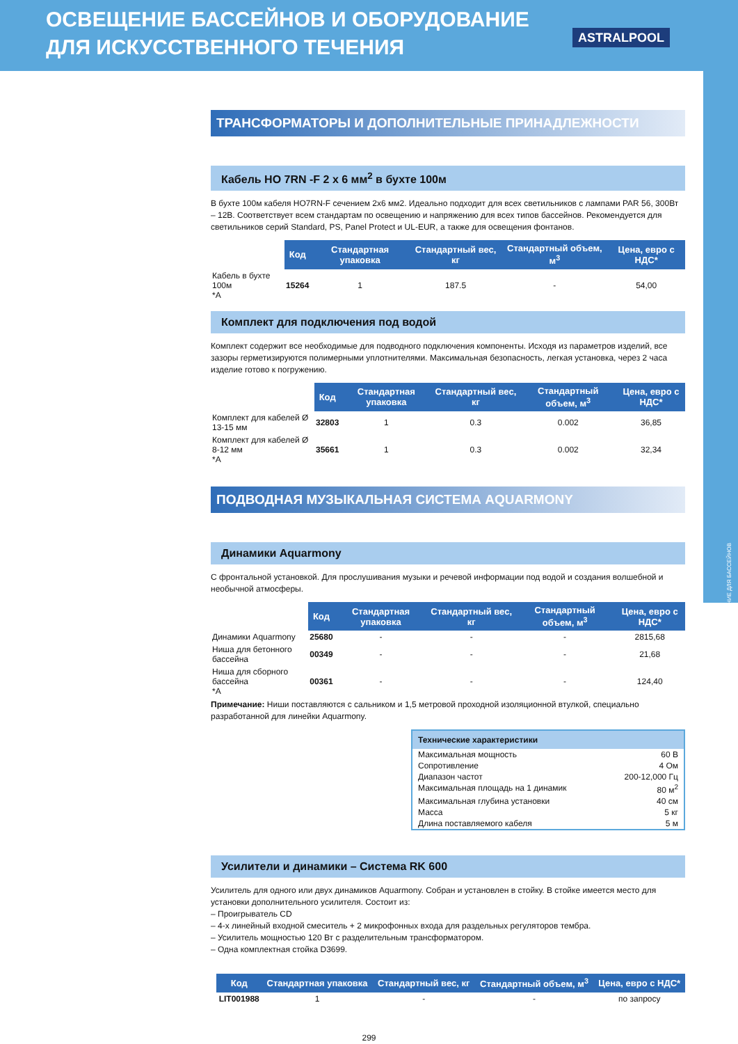ОСВЕЩЕНИЕ ДЛЯ БАССЕЙНОВ
ОСВЕЩЕНИЕ БАССЕЙНОВ И ОБОРУДОВАНИЕ
ДЛЯ ИСКУССТВЕННОГО ТЕЧЕНИЯ
ASTRALPOOL
ТРАНСФОРМАТОРЫ И ДОПОЛНИТЕЛЬНЫЕ ПРИНАДЛЕЖНОСТИ
Кабель HO 7RN -F 2 x 6 мм<sup>2</sup> в бухте 100м
В бухте 100м кабеля HO7RN-F сечением 2х6 мм2. Идеально подходит для всех светильников с лампами PAR 56, 300Вт – 12В. Соответствует всем стандартам по освещению и напряжению для всех типов бассейнов. Рекомендуется для светильников серий Standard, PS, Panel Protect и UL-EUR, а также для освещения фонтанов.
| | Код | Стандартная упаковка | Стандартный вес, кг | Стандартный объем, м<sup>3</sup> | Цена, евро с НДС* |
| --- | --- | --- | --- | --- | --- |
| Кабель в бухте 100м *A | 15264 | 1 | 187.5 | - | 54,00 |
Комплект для подключения под водой
Комплект содержит все необходимые для подводного подключения компоненты. Исходя из параметров изделий, все зазоры герметизируются полимерными уплотнителями. Максимальная безопасность, легкая установка, через 2 часа изделие готово к погружению.
| | Код | Стандартная упаковка | Стандартный вес, кг | Стандартный объем, м<sup>3</sup> | Цена, евро с НДС* |
| --- | --- | --- | --- | --- | --- |
| Комплект для кабелей Ø 13-15 мм | 32803 | 1 | 0.3 | 0.002 | 36,85 |
| Комплект для кабелей Ø 8-12 мм *A | 35661 | 1 | 0.3 | 0.002 | 32,34 |
ПОДВОДНАЯ МУЗЫКАЛЬНАЯ СИСТЕМА AQUARMONY
Динамики Aquarmony
С фронтальной установкой. Для прослушивания музыки и речевой информации под водой и создания волшебной и необычной атмосферы.
| | Код | Стандартная упаковка | Стандартный вес, кг | Стандартный объем, м<sup>3</sup> | Цена, евро с НДС* |
| --- | --- | --- | --- | --- | --- |
| Динамики Aquarmony | 25680 | - | - | - | 2815,68 |
| Ниша для бетонного бассейна | 00349 | - | - | - | 21,68 |
| Ниша для сборного бассейна *A | 00361 | - | - | - | 124,40 |
Примечание: Ниши поставляются с сальником и 1,5 метровой проходной изоляционной втулкой, специально разработанной для линейки Aquarmony.
Технические характеристики
Максимальная мощность 60 В
Сопротивление 4 Ом
Диапазон частот 200-12,000 Гц
Максимальная площадь на 1 динамик 80 м<sup>2</sup>
Максимальная глубина установки 40 см
Масса 5 кг
Длина поставляемого кабеля 5 м
Усилители и динамики – Система RK 600
Усилитель для одного или двух динамиков Aquarmony. Собран и установлен в стойку. В стойке имеется место для установки дополнительного усилителя. Состоит из:
– Проигрыватель CD
– 4-х линейный входной смеситель + 2 микрофонных входа для раздельных регуляторов тембра.
– Усилитель мощностью 120 Вт с разделительным трансформатором.
– Одна комплектная стойка D3699.
| | Код | Стандартная упаковка | Стандартный вес, кг | Стандартный объем, м<sup>3</sup> | Цена, евро с НДС* |
| --- | --- | --- | --- | --- | --- |
| | LIT001988 | 1 | - | - | по запросу |
299